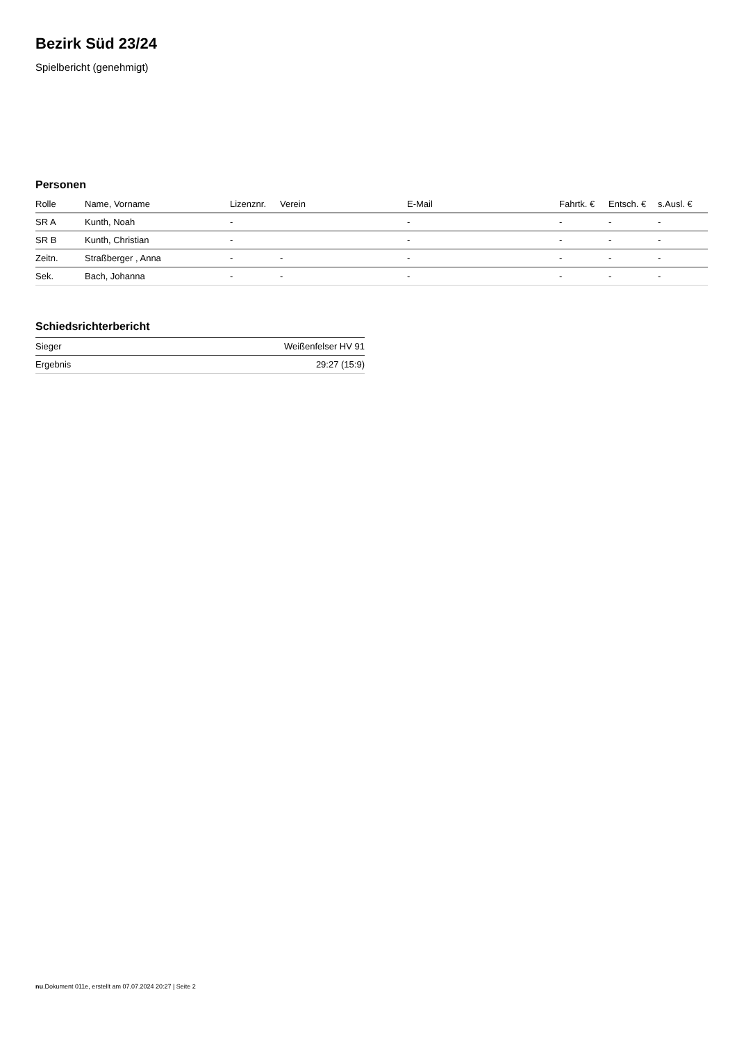Bezirk Süd 23/24
Spielbericht (genehmigt)
Personen
| Rolle | Name, Vorname | Lizenznr. | Verein | E-Mail | Fahrtk. € | Entsch. € | s.Ausl. € |
| --- | --- | --- | --- | --- | --- | --- | --- |
| SR A | Kunth, Noah | - | | - | - | - | - |
| SR B | Kunth, Christian | - | | - | - | - | - |
| Zeitn. | Straßberger , Anna | - | - | - | - | - | - |
| Sek. | Bach, Johanna | - | - | - | - | - | - |
Schiedsrichterbericht
| Sieger | Weißenfelser HV 91 |
| Ergebnis | 29:27 (15:9) |
nu.Dokument 011e, erstellt am 07.07.2024 20:27 | Seite 2